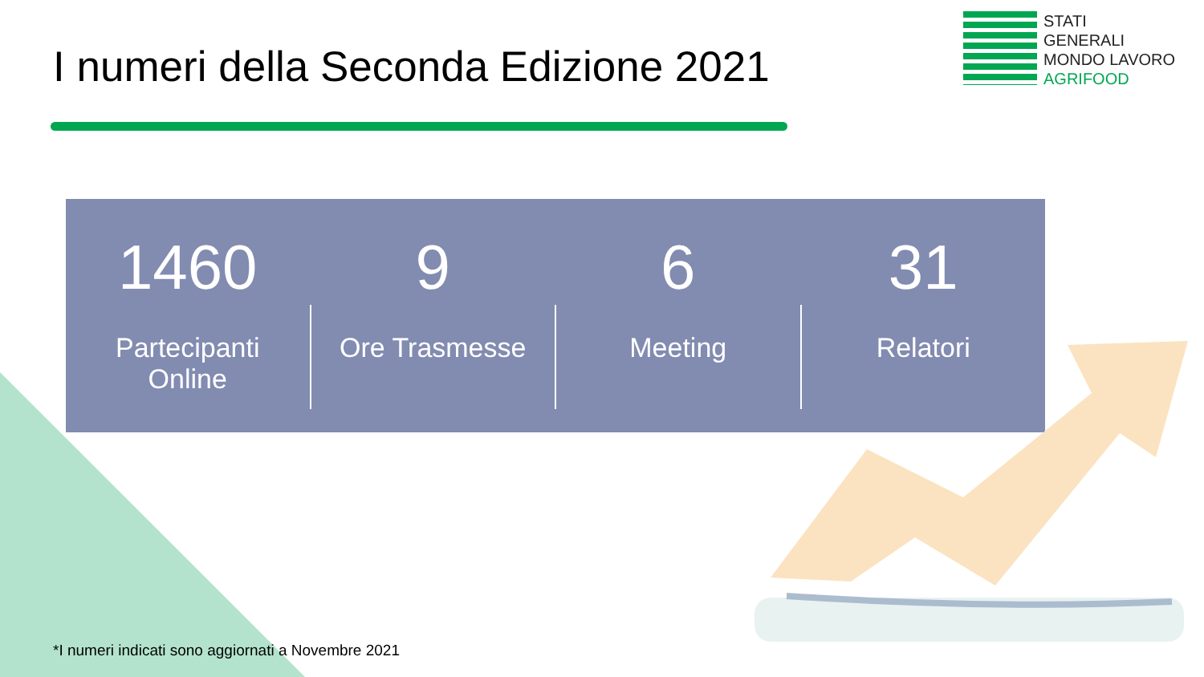I numeri della Seconda Edizione 2021
STATI
GENERALI
MONDO LAVORO
AGRIFOOD
1460
Partecipanti
Online
9
Ore Trasmesse
6
Meeting
31
Relatori
*I numeri indicati sono aggiornati a Novembre 2021